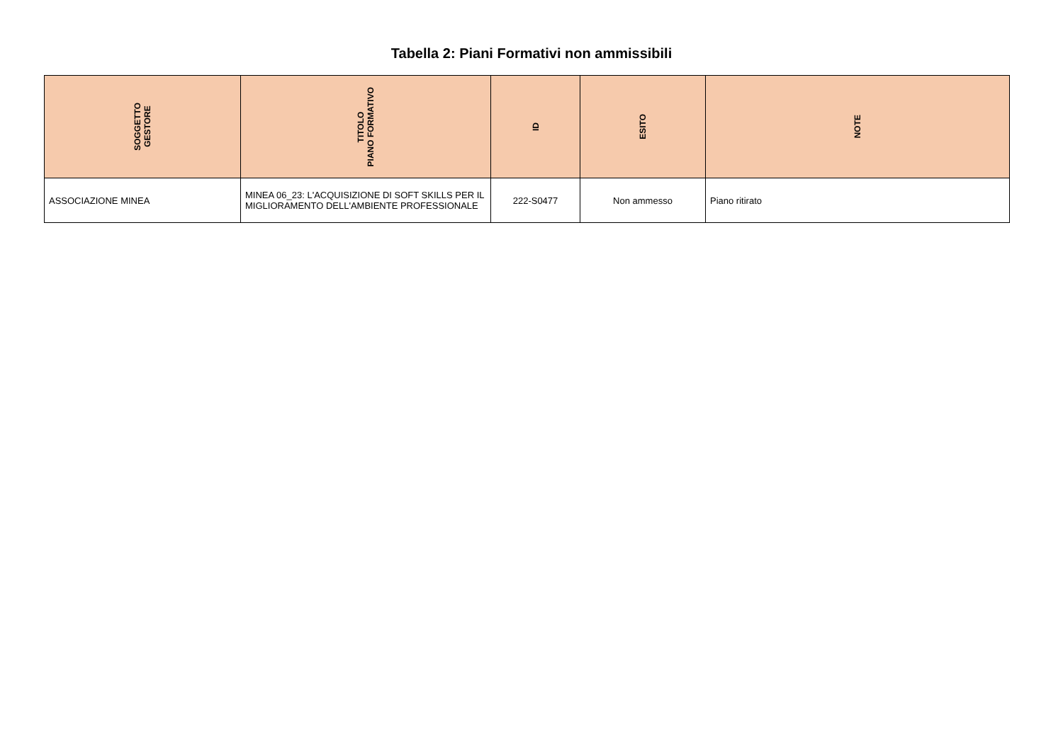Tabella 2: Piani Formativi non ammissibili
| SOGGETTO GESTORE | TITOLO PIANO FORMATIVO | ID | ESITO | NOTE |
| --- | --- | --- | --- | --- |
| ASSOCIAZIONE MINEA | MINEA 06_23: L'ACQUISIZIONE DI SOFT SKILLS PER IL MIGLIORAMENTO DELL'AMBIENTE PROFESSIONALE | 222-S0477 | Non ammesso | Piano ritirato |